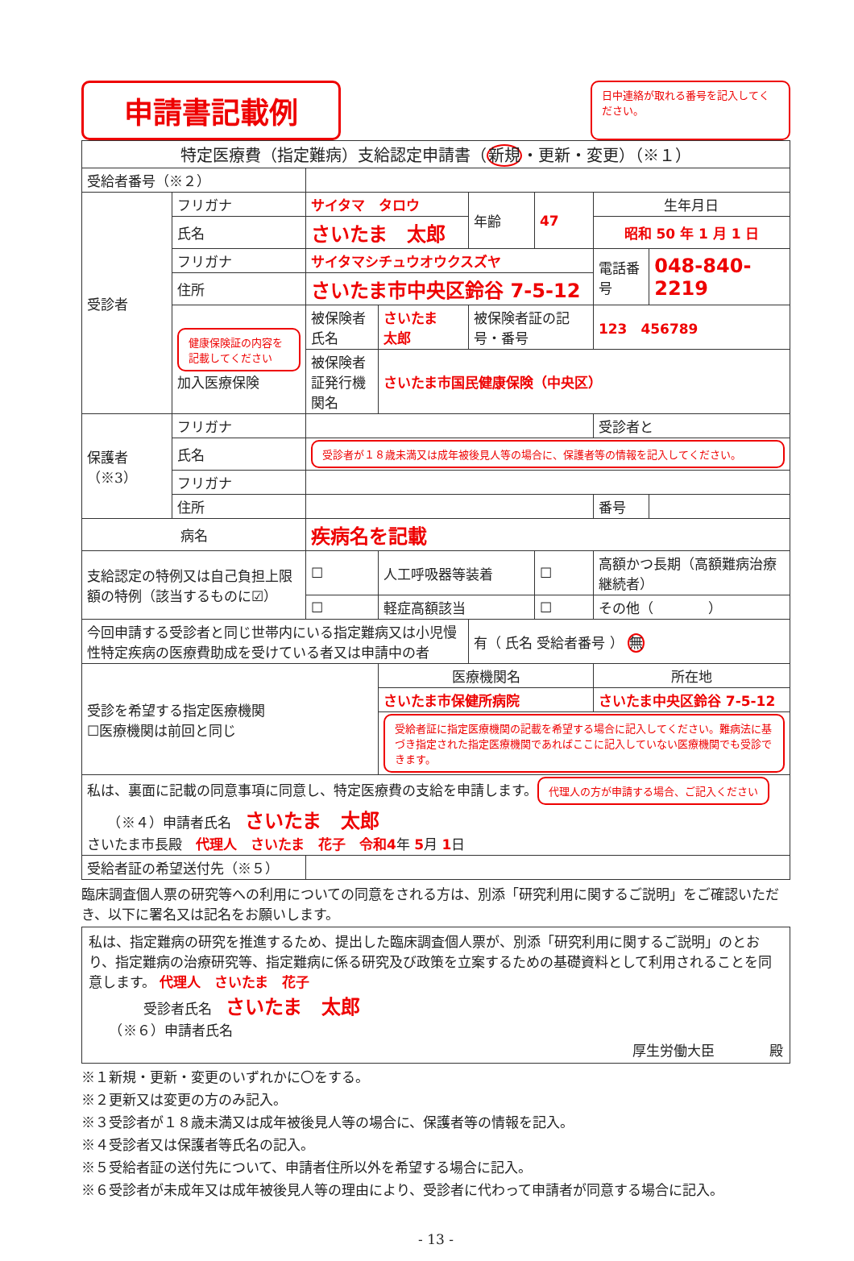申請書記載例
日中連絡が取れる番号を記入してください。
| 特定医療費（指定難病）支給認定申請書（ 新規 ・更新・変更）（※１） | | | | | | | |
| 受給者番号（※２） | | | | | | | |
| 受診者 | フリガナ | サイタマ タロウ | | 年齢 | 47 | 生年月日 | |
| | 氏名 | さいたま 太郎 | | | | 昭和 50 年 1 月 1 日 | |
| | フリガナ | サイタマシチュウオウクスズヤ | | | | 電話番号 | 048-840-2219 |
| | 住所 | さいたま市中央区鈴谷 7-5-12 | | | | | |
| | 健康保険証の内容を記載してください 加入医療保険 | 被保険者氏名 | さいたま 太郎 | 被保険者証の記号・番号 | | 123 456789 | |
| | | 被保険者証発行機関名 | さいたま市国民健康保険（中央区） | | | | |
| 保護者（※3） | フリガナ | | | | | 受診者と | |
| | 氏名 | 受診者が１８歳未満又は成年被後見人等の場合に、保護者等の情報を記入してください。 | | | | | |
| | フリガナ | | | | | | |
| | 住所 | | | | | 番号 | |
| 病名 | | 疾病名を記載 | | | | | |
| 支給認定の特例又は自己負担上限額の特例（該当するものに☑） | | ☐ | 人工呼吸器等装着 | | ☐ | 高額かつ長期（高額難病治療継続者） | |
| | | ☐ | 軽症高額該当 | | ☐ | その他（ ） | |
| 今回申請する受診者と同じ世帯内にいる指定難病又は小児慢性特定疾病の医療費助成を受けている者又は申請中の者 | | | | 有（ 氏名 受給者番号 ） 無 | | | |
| 受診を希望する指定医療機関 ☐医療機関は前回と同じ | | | 医療機関名 | | | 所在地 | |
| | | | さいたま市保健所病院 | | | さいたま中央区鈴谷 7-5-12 | |
| | | | 受給者証に指定医療機関の記載を希望する場合に記入してください。難病法に基づき指定された指定医療機関であればここに記入していない医療機関でも受診できます。 | | | | |
| 私は、裏面に記載の同意事項に同意し、特定医療費の支給を申請します。 代理人の方が申請する場合、ご記入ください （※４）申請者氏名 さいたま 太郎 さいたま市長殿 代理人 さいたま 花子 令和4 年 5 月 1 日 | | | | | | | |
| 受給者証の希望送付先（※５） | | | | | | | |
臨床調査個人票の研究等への利用についての同意をされる方は、別添「研究利用に関するご説明」をご確認いただき、以下に署名又は記名をお願いします。
私は、指定難病の研究を推進するため、提出した臨床調査個人票が、別添「研究利用に関するご説明」のとおり、指定難病の治療研究等、指定難病に係る研究及び政策を立案するための基礎資料として利用されることを同意します。 代理人　さいたま　花子
　　　　受診者氏名　さいたま　太郎
　　（※６）申請者氏名
厚生労働大臣　　　　殿
※１新規・更新・変更のいずれかに〇をする。
※２更新又は変更の方のみ記入。
※３受診者が１８歳未満又は成年被後見人等の場合に、保護者等の情報を記入。
※４受診者又は保護者等氏名の記入。
※５受給者証の送付先について、申請者住所以外を希望する場合に記入。
※６受診者が未成年又は成年被後見人等の理由により、受診者に代わって申請者が同意する場合に記入。
- 13 -